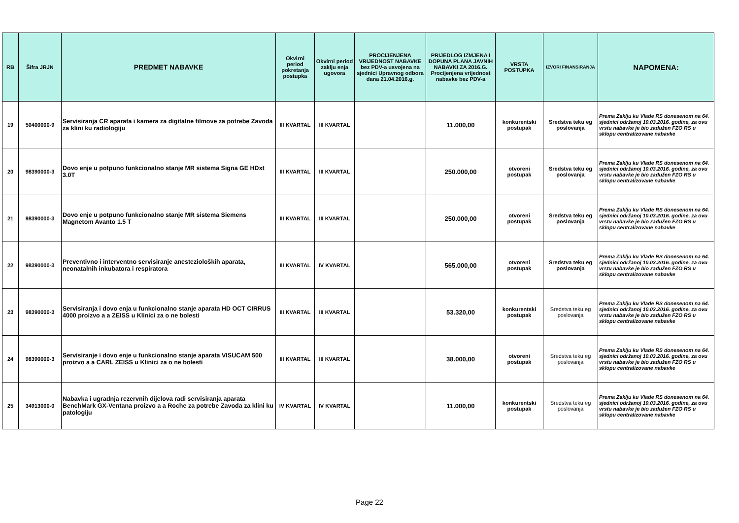| RB | Šifra JRJN | PREDMET NABAVKE | Okvirni period pokretanja postupka | Okvirni period zaklju enja ugovora | PROCIJENJENA VRIJEDNOST NABAVKE bez PDV-a usvojena na sjednici Upravnog odbora dana 21.04.2016.g. | PRIJEDLOG IZMJENA I DOPUNA PLANA JAVNIH NABAVKI ZA 2016.G. Procijenjena vrijednost nabavke bez PDV-a | VRSTA POSTUPKA | IZVORI FINANSIRANJA | NAPOMENA: |
| --- | --- | --- | --- | --- | --- | --- | --- | --- | --- |
| 19 | 50400000-9 | Servisiranja CR aparata i kamera za digitalne filmove za potrebe Zavoda za klini ku radiologiju | III KVARTAL | III KVARTAL | | 11.000,00 | konkurentski postupak | Sredstva teku eg poslovanja | Prema Zaklju ku Vlade RS donesenom na 64. sjednici održanoj 10.03.2016. godine, za ovu vrstu nabavke je bio zadužen FZO RS u sklopu centralizovane nabavke |
| 20 | 98390000-3 | Dovo enje u potpuno funkcionalno stanje MR sistema Signa GE HDxt 3.0T | III KVARTAL | III KVARTAL | | 250.000,00 | otvoreni postupak | Sredstva teku eg poslovanja | Prema Zaklju ku Vlade RS donesenom na 64. sjednici održanoj 10.03.2016. godine, za ovu vrstu nabavke je bio zadužen FZO RS u sklopu centralizovane nabavke |
| 21 | 98390000-3 | Dovo enje u potpuno funkcionalno stanje MR sistema Siemens Magnetom Avanto 1.5 T | III KVARTAL | III KVARTAL | | 250.000,00 | otvoreni postupak | Sredstva teku eg poslovanja | Prema Zaklju ku Vlade RS donesenom na 64. sjednici održanoj 10.03.2016. godine, za ovu vrstu nabavke je bio zadužen FZO RS u sklopu centralizovane nabavke |
| 22 | 98390000-3 | Preventivno i interventno servisiranje anestezioloških aparata, neonatalnih inkubatora i respiratora | III KVARTAL | IV KVARTAL | | 565.000,00 | otvoreni postupak | Sredstva teku eg poslovanja | Prema Zaklju ku Vlade RS donesenom na 64. sjednici održanoj 10.03.2016. godine, za ovu vrstu nabavke je bio zadužen FZO RS u sklopu centralizovane nabavke |
| 23 | 98390000-3 | Servisiranja i dovo enja u funkcionalno stanje aparata HD OCT CIRRUS 4000 proizvo a a ZEISS u Klinici za o ne bolesti | III KVARTAL | III KVARTAL | | 53.320,00 | konkurentski postupak | Sredstva teku eg poslovanja | Prema Zaklju ku Vlade RS donesenom na 64. sjednici održanoj 10.03.2016. godine, za ovu vrstu nabavke je bio zadužen FZO RS u sklopu centralizovane nabavke |
| 24 | 98390000-3 | Servisiranje i dovo enje u funkcionalno stanje aparata VISUCAM 500 proizvo a a CARL ZEISS u Klinici za o ne bolesti | III KVARTAL | III KVARTAL | | 38.000,00 | otvoreni postupak | Sredstva teku eg poslovanja | Prema Zaklju ku Vlade RS donesenom na 64. sjednici održanoj 10.03.2016. godine, za ovu vrstu nabavke je bio zadužen FZO RS u sklopu centralizovane nabavke |
| 25 | 34913000-0 | Nabavka i ugradnja rezervnih dijelova radi servisiranja aparata BenchMark GX-Ventana proizvo a a Roche za potrebe Zavoda za klini ku patologiju | IV KVARTAL | IV KVARTAL | | 11.000,00 | konkurentski postupak | Sredstva teku eg poslovanja | Prema Zaklju ku Vlade RS donesenom na 64. sjednici održanoj 10.03.2016. godine, za ovu vrstu nabavke je bio zadužen FZO RS u sklopu centralizovane nabavke |
Page 22